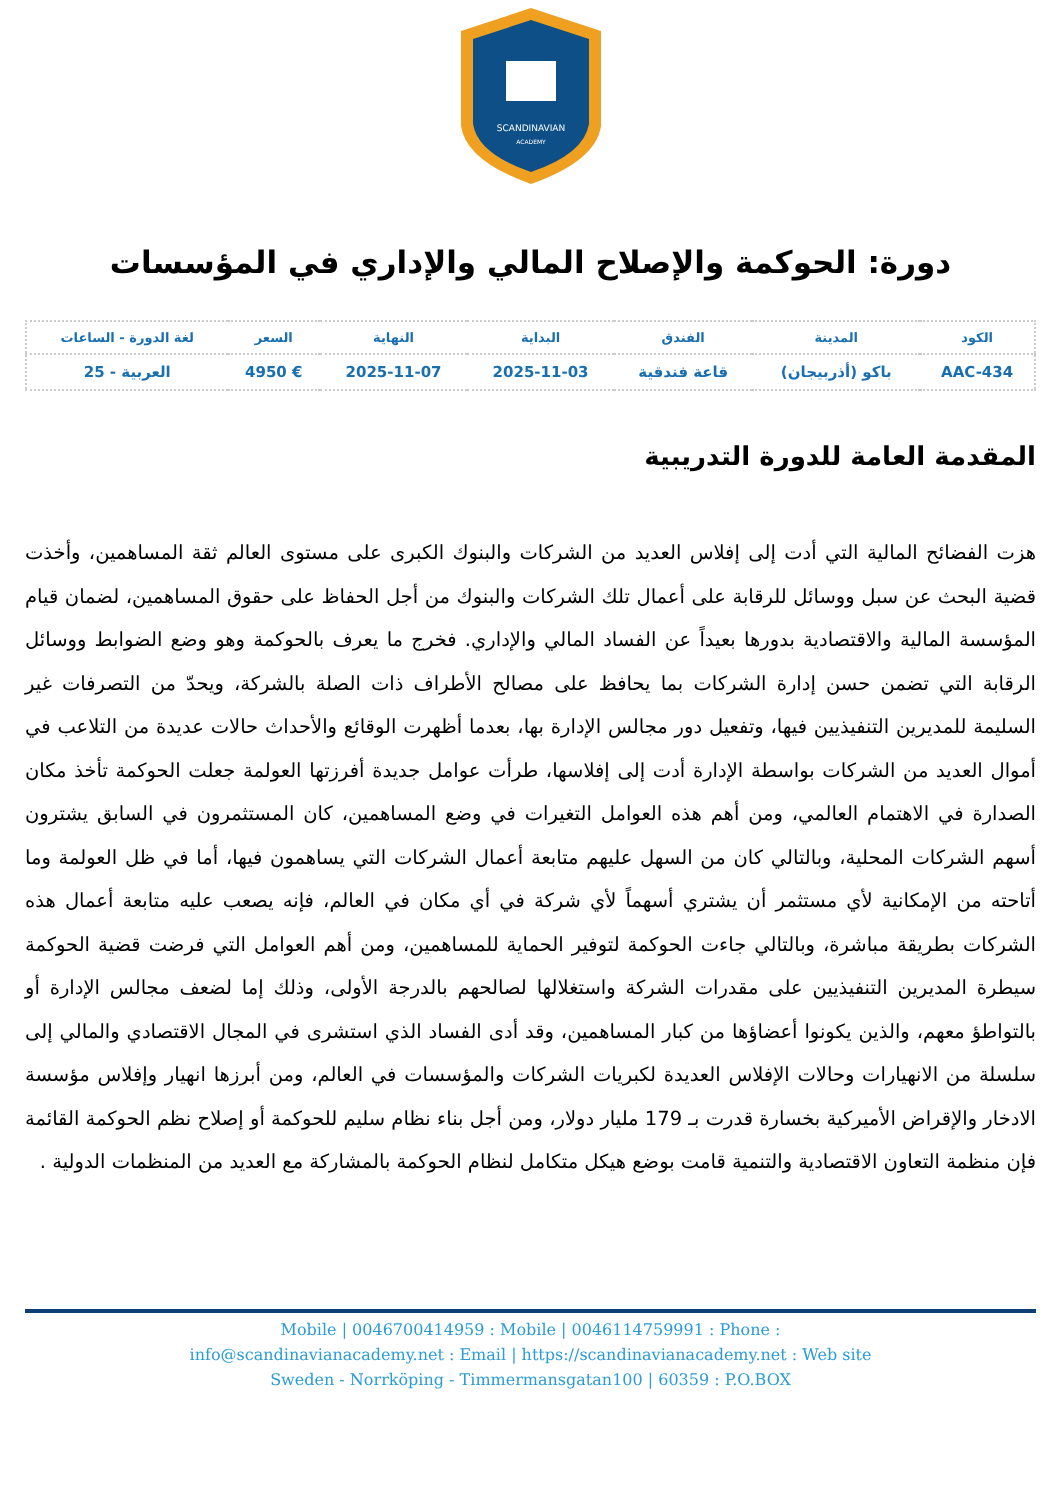SCANDINAVIAN
ACADEMY
دورة: الحوكمة والإصلاح المالي والإداري في المؤسسات
| الكود | المدينة | الفندق | البداية | النهاية | السعر | لغة الدورة - الساعات |
| --- | --- | --- | --- | --- | --- | --- |
| AAC-434 | باكو (أذربيجان) | قاعة فندقية | 2025-11-03 | 2025-11-07 | € 4950 | العربية - 25 |
المقدمة العامة للدورة التدريبية
هزت الفضائح المالية التي أدت إلى إفلاس العديد من الشركات والبنوك الكبرى على مستوى العالم ثقة المساهمين، وأخذت قضية البحث عن سبل ووسائل للرقابة على أعمال تلك الشركات والبنوك من أجل الحفاظ على حقوق المساهمين، لضمان قيام المؤسسة المالية والاقتصادية بدورها بعيداً عن الفساد المالي والإداري. فخرج ما يعرف بالحوكمة وهو وضع الضوابط ووسائل الرقابة التي تضمن حسن إدارة الشركات بما يحافظ على مصالح الأطراف ذات الصلة بالشركة، ويحدّ من التصرفات غير السليمة للمديرين التنفيذيين فيها، وتفعيل دور مجالس الإدارة بها، بعدما أظهرت الوقائع والأحداث حالات عديدة من التلاعب في أموال العديد من الشركات بواسطة الإدارة أدت إلى إفلاسها، طرأت عوامل جديدة أفرزتها العولمة جعلت الحوكمة تأخذ مكان الصدارة في الاهتمام العالمي، ومن أهم هذه العوامل التغيرات في وضع المساهمين، كان المستثمرون في السابق يشترون أسهم الشركات المحلية، وبالتالي كان من السهل عليهم متابعة أعمال الشركات التي يساهمون فيها، أما في ظل العولمة وما أتاحته من الإمكانية لأي مستثمر أن يشتري أسهماً لأي شركة في أي مكان في العالم، فإنه يصعب عليه متابعة أعمال هذه الشركات بطريقة مباشرة، وبالتالي جاءت الحوكمة لتوفير الحماية للمساهمين، ومن أهم العوامل التي فرضت قضية الحوكمة سيطرة المديرين التنفيذيين على مقدرات الشركة واستغلالها لصالحهم بالدرجة الأولى، وذلك إما لضعف مجالس الإدارة أو بالتواطؤ معهم، والذين يكونوا أعضاؤها من كبار المساهمين، وقد أدى الفساد الذي استشرى في المجال الاقتصادي والمالي إلى سلسلة من الانهيارات وحالات الإفلاس العديدة لكبريات الشركات والمؤسسات في العالم، ومن أبرزها انهيار وإفلاس مؤسسة الادخار والإقراض الأميركية بخسارة قدرت بـ 179 مليار دولار، ومن أجل بناء نظام سليم للحوكمة أو إصلاح نظم الحوكمة القائمة فإن منظمة التعاون الاقتصادية والتنمية قامت بوضع هيكل متكامل لنظام الحوكمة بالمشاركة مع العديد من المنظمات الدولية .
Mobile | 0046700414959 : Mobile | 0046114759991 : Phone :
info@scandinavianacademy.net : Email | https://scandinavianacademy.net : Web site
Sweden - Norrköping - Timmermansgatan100 | 60359 : P.O.BOX